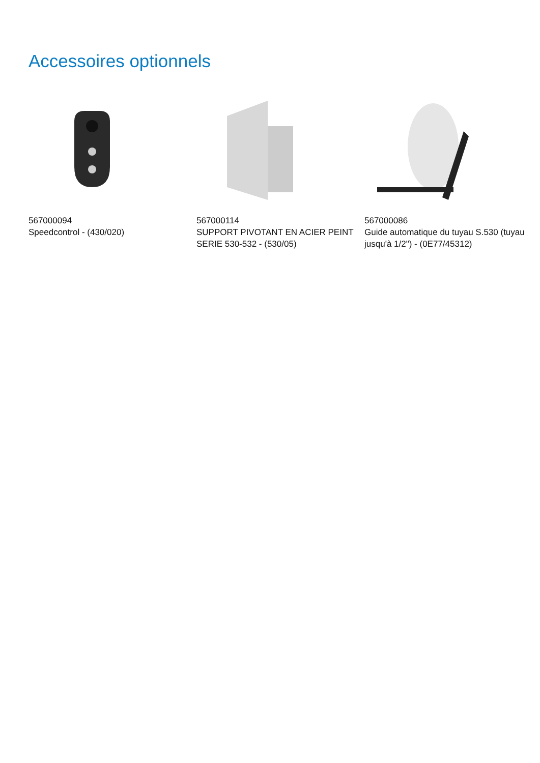Accessoires optionnels
567000094
Speedcontrol - (430/020)
567000114
SUPPORT PIVOTANT EN ACIER PEINT SERIE 530-532 - (530/05)
567000086
Guide automatique du tuyau S.530 (tuyau jusqu'à 1/2") - (0E77/45312)